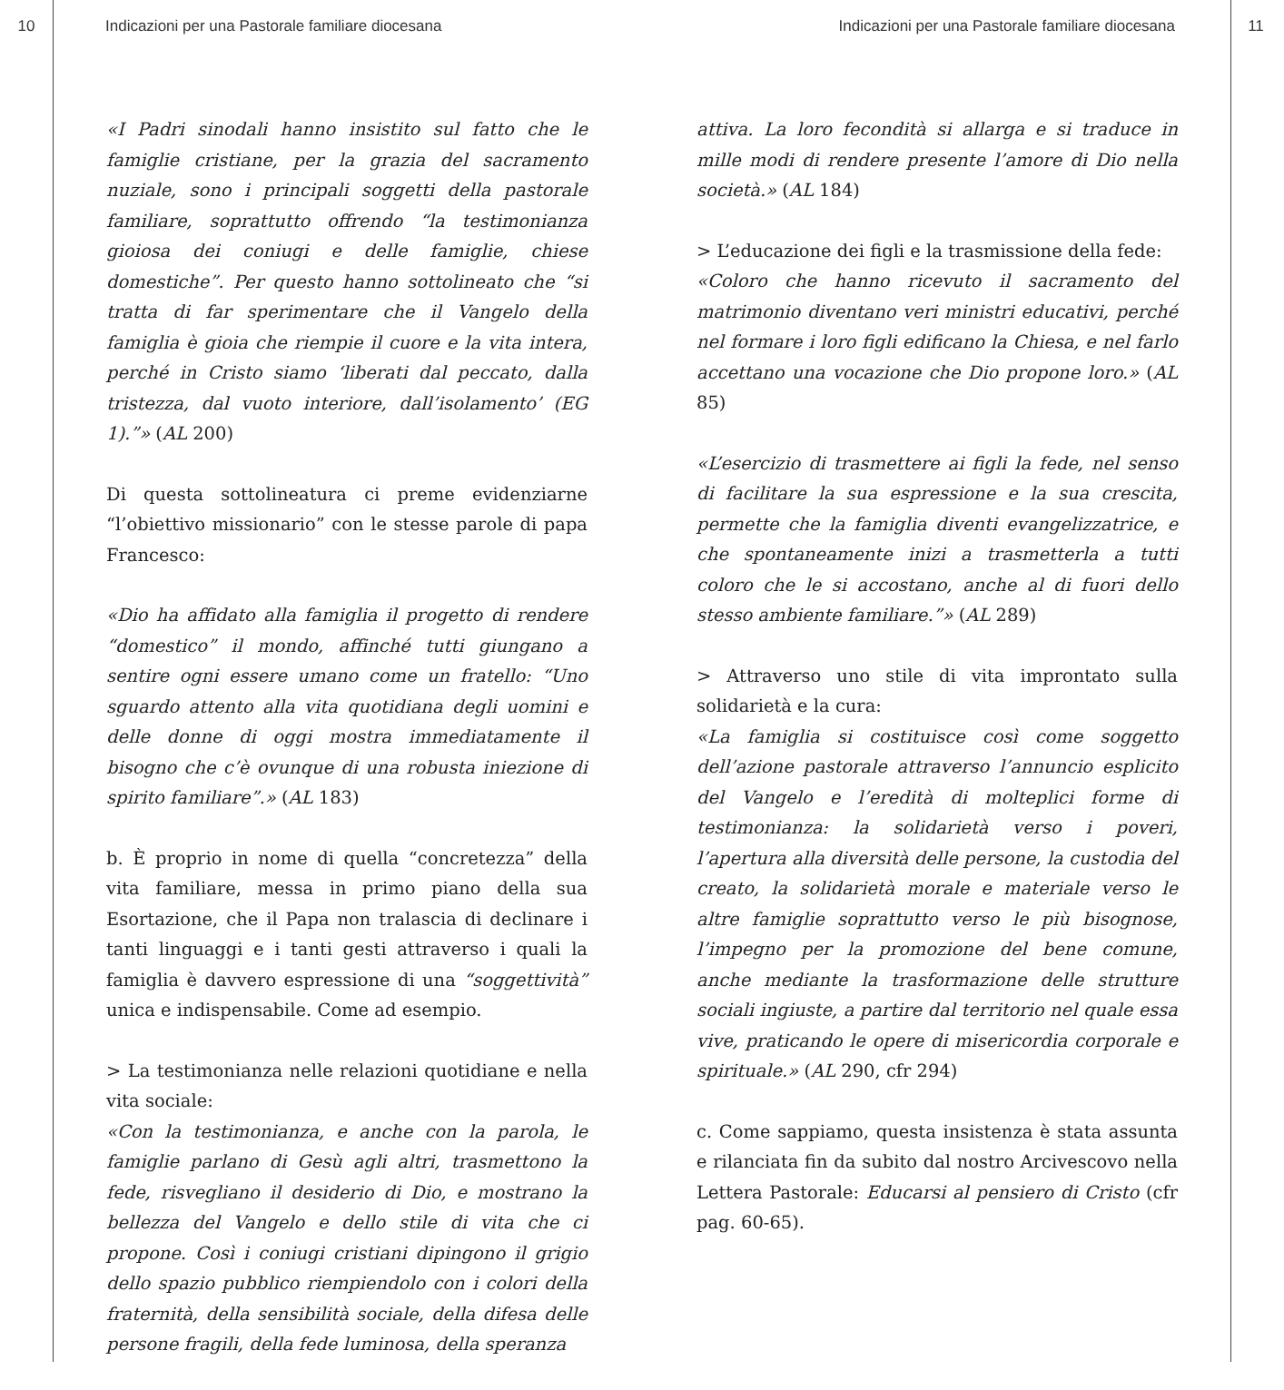10 Indicazioni per una Pastorale familiare diocesana Indicazioni per una Pastorale familiare diocesana 11
«I Padri sinodali hanno insistito sul fatto che le famiglie cristiane, per la grazia del sacramento nuziale, sono i principali soggetti della pastorale familiare, soprattutto offrendo “la testimonianza gioiosa dei coniugi e delle famiglie, chiese domestiche”. Per questo hanno sottolineato che “si tratta di far sperimentare che il Vangelo della famiglia è gioia che riempie il cuore e la vita intera, perché in Cristo siamo ‘liberati dal peccato, dalla tristezza, dal vuoto interiore, dall’isolamento’ (EG 1).”» (AL 200)
Di questa sottolineatura ci preme evidenziarne “l’obiettivo missionario” con le stesse parole di papa Francesco:
«Dio ha affidato alla famiglia il progetto di rendere “domestico” il mondo, affinché tutti giungano a sentire ogni essere umano come un fratello: “Uno sguardo attento alla vita quotidiana degli uomini e delle donne di oggi mostra immediatamente il bisogno che c’è ovunque di una robusta iniezione di spirito familiare”.» (AL 183)
b. È proprio in nome di quella “concretezza” della vita familiare, messa in primo piano della sua Esortazione, che il Papa non tralascia di declinare i tanti linguaggi e i tanti gesti attraverso i quali la famiglia è davvero espressione di una “soggettività” unica e indispensabile. Come ad esempio.
> La testimonianza nelle relazioni quotidiane e nella vita sociale:
«Con la testimonianza, e anche con la parola, le famiglie parlano di Gesù agli altri, trasmettono la fede, risvegliano il desiderio di Dio, e mostrano la bellezza del Vangelo e dello stile di vita che ci propone. Così i coniugi cristiani dipingono il grigio dello spazio pubblico riempiendolo con i colori della fraternità, della sensibilità sociale, della difesa delle persone fragili, della fede luminosa, della speranza
attiva. La loro fecondità si allarga e si traduce in mille modi di rendere presente l’amore di Dio nella società.» (AL 184)
> L’educazione dei figli e la trasmissione della fede:
«Coloro che hanno ricevuto il sacramento del matrimonio diventano veri ministri educativi, perché nel formare i loro figli edificano la Chiesa, e nel farlo accettano una vocazione che Dio propone loro.» (AL 85)
«L’esercizio di trasmettere ai figli la fede, nel senso di facilitare la sua espressione e la sua crescita, permette che la famiglia diventi evangelizzatrice, e che spontaneamente inizi a trasmetterla a tutti coloro che le si accostano, anche al di fuori dello stesso ambiente familiare.”» (AL 289)
> Attraverso uno stile di vita improntato sulla solidarietà e la cura:
«La famiglia si costituisce così come soggetto dell’azione pastorale attraverso l’annuncio esplicito del Vangelo e l’eredità di molteplici forme di testimonianza: la solidarietà verso i poveri, l’apertura alla diversità delle persone, la custodia del creato, la solidarietà morale e materiale verso le altre famiglie soprattutto verso le più bisognose, l’impegno per la promozione del bene comune, anche mediante la trasformazione delle strutture sociali ingiuste, a partire dal territorio nel quale essa vive, praticando le opere di misericordia corporale e spirituale.» (AL 290, cfr 294)
c. Come sappiamo, questa insistenza è stata assunta e rilanciata fin da subito dal nostro Arcivescovo nella Lettera Pastorale: Educarsi al pensiero di Cristo (cfr pag. 60-65).